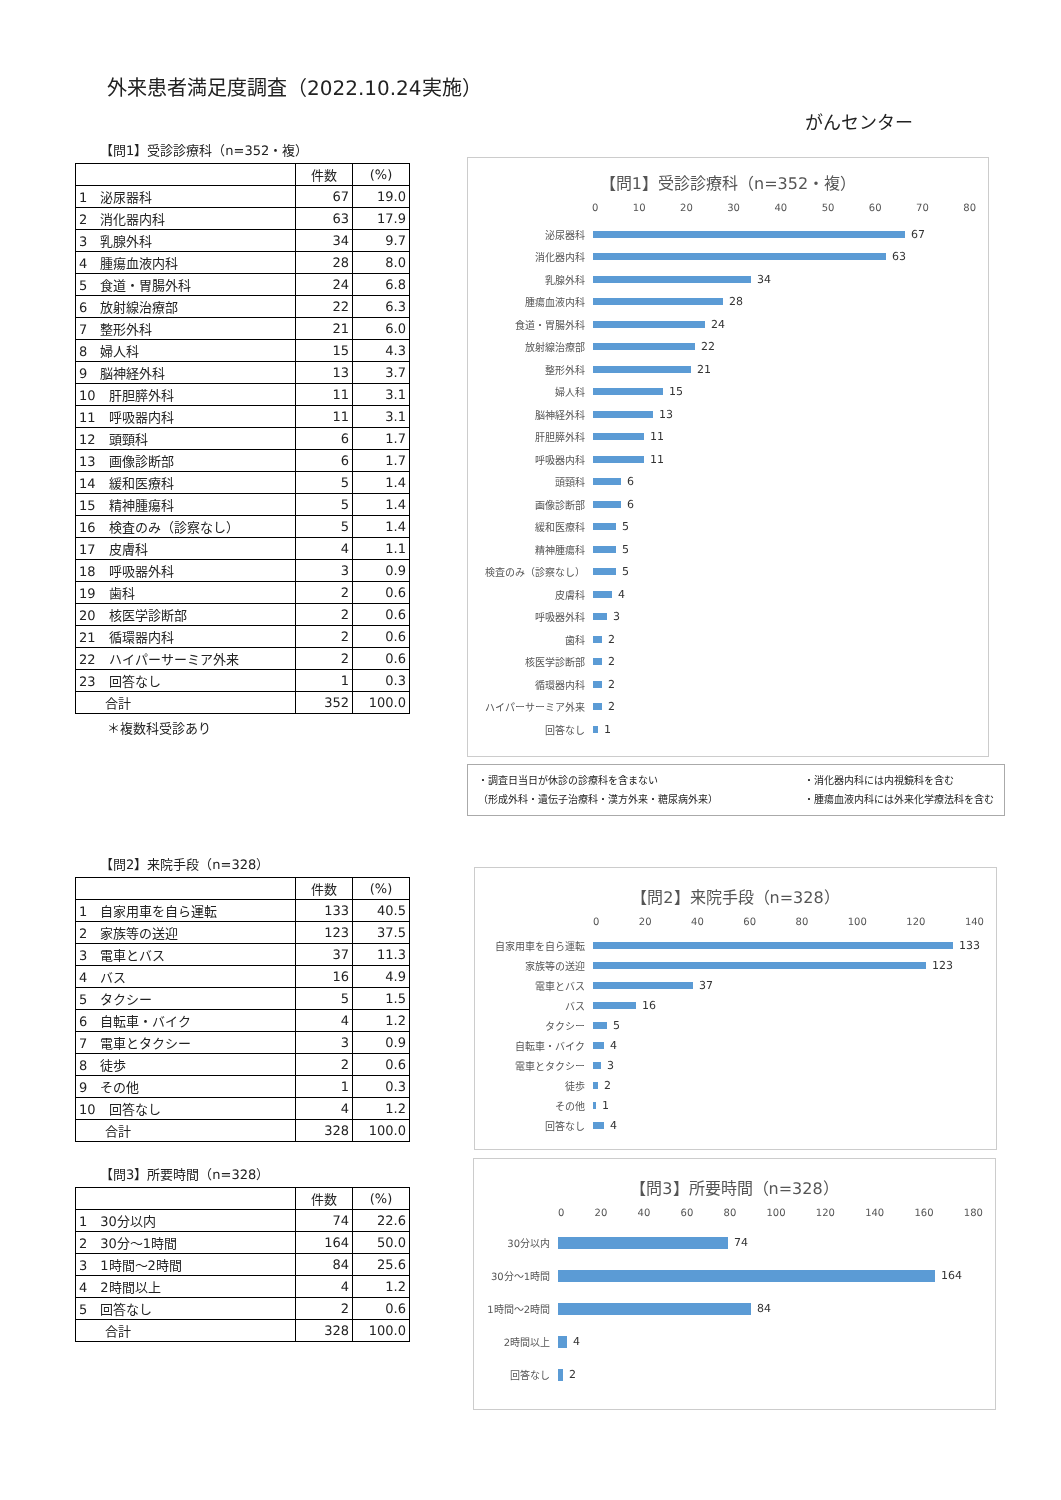外来患者満足度調査（2022.10.24実施）
がんセンター
【問1】受診診療科（n=352・複）
| | 件数 | (%) |
| --- | --- | --- |
| 1 泌尿器科 | 67 | 19.0 |
| 2 消化器内科 | 63 | 17.9 |
| 3 乳腺外科 | 34 | 9.7 |
| 4 腫瘍血液内科 | 28 | 8.0 |
| 5 食道・胃腸外科 | 24 | 6.8 |
| 6 放射線治療部 | 22 | 6.3 |
| 7 整形外科 | 21 | 6.0 |
| 8 婦人科 | 15 | 4.3 |
| 9 脳神経外科 | 13 | 3.7 |
| 10 肝胆膵外科 | 11 | 3.1 |
| 11 呼吸器内科 | 11 | 3.1 |
| 12 頭頸科 | 6 | 1.7 |
| 13 画像診断部 | 6 | 1.7 |
| 14 緩和医療科 | 5 | 1.4 |
| 15 精神腫瘍科 | 5 | 1.4 |
| 16 検査のみ（診察なし） | 5 | 1.4 |
| 17 皮膚科 | 4 | 1.1 |
| 18 呼吸器外科 | 3 | 0.9 |
| 19 歯科 | 2 | 0.6 |
| 20 核医学診断部 | 2 | 0.6 |
| 21 循環器内科 | 2 | 0.6 |
| 22 ハイパーサーミア外来 | 2 | 0.6 |
| 23 回答なし | 1 | 0.3 |
| 合計 | 352 | 100.0 |
＊複数科受診あり
【問1】受診診療科（n=352・複）
0 10 20 30 40 50 60 70 80
泌尿器科 67
消化器内科 63
乳腺外科 34
腫瘍血液内科 28
食道・胃腸外科 24
放射線治療部 22
整形外科 21
婦人科 15
脳神経外科 13
肝胆膵外科 11
呼吸器内科 11
頭頸科 6
画像診断部 6
緩和医療科 5
精神腫瘍科 5
検査のみ（診察なし） 5
皮膚科 4
呼吸器外科 3
歯科 2
核医学診断部 2
循環器内科 2
ハイパーサーミア外来 2
回答なし 1
・調査日当日が休診の診療科を含まない
（形成外科・遺伝子治療科・漢方外来・糖尿病外来）
・消化器内科には内視鏡科を含む
・腫瘍血液内科には外来化学療法科を含む
【問2】来院手段（n=328）
| | 件数 | (%) |
| --- | --- | --- |
| 1 自家用車を自ら運転 | 133 | 40.5 |
| 2 家族等の送迎 | 123 | 37.5 |
| 3 電車とバス | 37 | 11.3 |
| 4 バス | 16 | 4.9 |
| 5 タクシー | 5 | 1.5 |
| 6 自転車・バイク | 4 | 1.2 |
| 7 電車とタクシー | 3 | 0.9 |
| 8 徒歩 | 2 | 0.6 |
| 9 その他 | 1 | 0.3 |
| 10 回答なし | 4 | 1.2 |
| 合計 | 328 | 100.0 |
【問2】来院手段（n=328）
0 20 40 60 80 100 120 140
自家用車を自ら運転 133
家族等の送迎 123
電車とバス 37
バス 16
タクシー 5
自転車・バイク 4
電車とタクシー 3
徒歩 2
その他 1
回答なし 4
【問3】所要時間（n=328）
| | 件数 | (%) |
| --- | --- | --- |
| 1 30分以内 | 74 | 22.6 |
| 2 30分～1時間 | 164 | 50.0 |
| 3 1時間～2時間 | 84 | 25.6 |
| 4 2時間以上 | 4 | 1.2 |
| 5 回答なし | 2 | 0.6 |
| 合計 | 328 | 100.0 |
【問3】所要時間（n=328）
0 20 40 60 80 100 120 140 160 180
30分以内 74
30分～1時間 164
1時間～2時間 84
2時間以上 4
回答なし 2